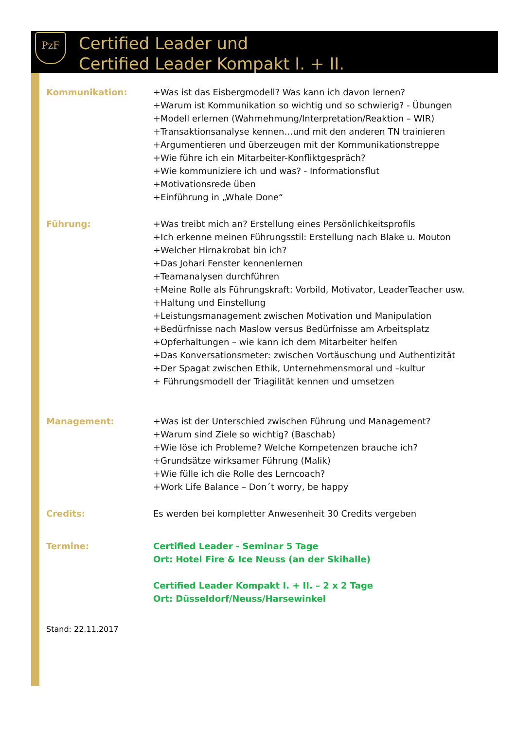PzF
Certified Leader und
Certified Leader Kompakt I. + II.
Kommunikation: +Was ist das Eisbergmodell? Was kann ich davon lernen?
+Warum ist Kommunikation so wichtig und so schwierig? - Übungen
+Modell erlernen (Wahrnehmung/Interpretation/Reaktion – WIR)
+Transaktionsanalyse kennen…und mit den anderen TN trainieren
+Argumentieren und überzeugen mit der Kommunikationstreppe
+Wie führe ich ein Mitarbeiter-Konfliktgespräch?
+Wie kommuniziere ich und was? - Informationsflut
+Motivationsrede üben
+Einführung in „Whale Done“
Führung: +Was treibt mich an? Erstellung eines Persönlichkeitsprofils
+Ich erkenne meinen Führungsstil: Erstellung nach Blake u. Mouton
+Welcher Hirnakrobat bin ich?
+Das Johari Fenster kennenlernen
+Teamanalysen durchführen
+Meine Rolle als Führungskraft: Vorbild, Motivator, LeaderTeacher usw.
+Haltung und Einstellung
+Leistungsmanagement zwischen Motivation und Manipulation
+Bedürfnisse nach Maslow versus Bedürfnisse am Arbeitsplatz
+Opferhaltungen – wie kann ich dem Mitarbeiter helfen
+Das Konversationsmeter: zwischen Vortäuschung und Authentizität
+Der Spagat zwischen Ethik, Unternehmensmoral und –kultur
+ Führungsmodell der Triagilität kennen und umsetzen
Management: +Was ist der Unterschied zwischen Führung und Management?
+Warum sind Ziele so wichtig? (Baschab)
+Wie löse ich Probleme? Welche Kompetenzen brauche ich?
+Grundsätze wirksamer Führung (Malik)
+Wie fülle ich die Rolle des Lerncoach?
+Work Life Balance – Don´t worry, be happy
Credits: Es werden bei kompletter Anwesenheit 30 Credits vergeben
Termine: Certified Leader - Seminar 5 Tage
Ort: Hotel Fire & Ice Neuss (an der Skihalle)
Certified Leader Kompakt I. + II. – 2 x 2 Tage
Ort: Düsseldorf/Neuss/Harsewinkel
Stand: 22.11.2017